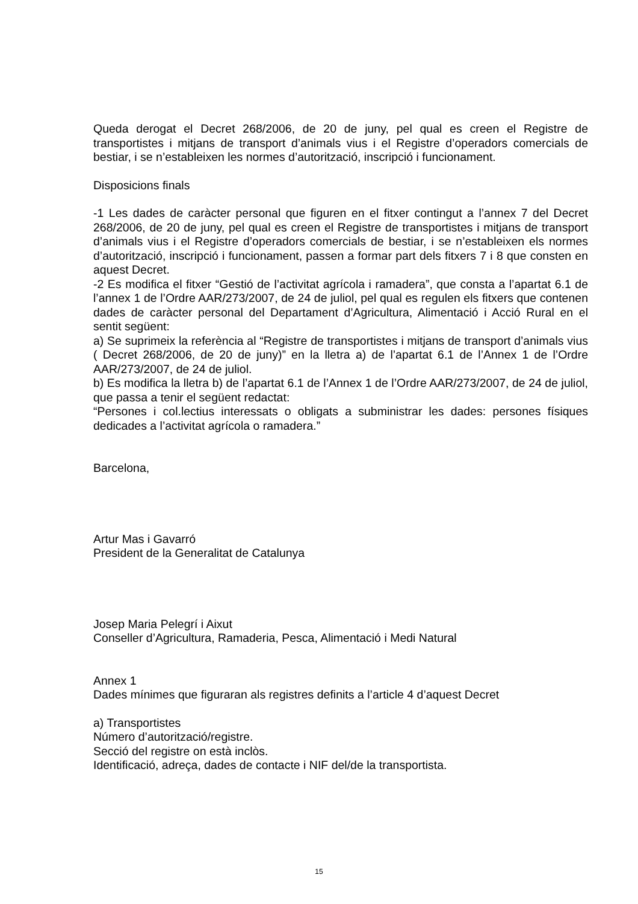Queda derogat el Decret 268/2006, de 20 de juny, pel qual es creen el Registre de transportistes i mitjans de transport d’animals vius i el Registre d’operadors comercials de bestiar, i se n’estableixen les normes d’autorització, inscripció i funcionament.
Disposicions finals
-1 Les dades de caràcter personal que figuren en el fitxer contingut a l’annex 7 del Decret 268/2006, de 20 de juny, pel qual es creen el Registre de transportistes i mitjans de transport d’animals vius i el Registre d’operadors comercials de bestiar, i se n’estableixen els normes d’autorització, inscripció i funcionament, passen a formar part dels fitxers 7 i 8 que consten en aquest Decret.
-2 Es modifica el fitxer “Gestió de l’activitat agrícola i ramadera”, que consta a l’apartat 6.1 de l’annex 1 de l’Ordre AAR/273/2007, de 24 de juliol, pel qual es regulen els fitxers que contenen dades de caràcter personal del Departament d’Agricultura, Alimentació i Acció Rural en el sentit següent:
a) Se suprimeix la referència al “Registre de transportistes i mitjans de transport d’animals vius ( Decret 268/2006, de 20 de juny)” en la lletra a) de l’apartat 6.1 de l’Annex 1 de l’Ordre AAR/273/2007, de 24 de juliol.
b) Es modifica la lletra b) de l’apartat 6.1 de l’Annex 1 de l’Ordre AAR/273/2007, de 24 de juliol, que passa a tenir el següent redactat:
“Persones i col.lectius interessats o obligats a subministrar les dades: persones físiques dedicades a l’activitat agrícola o ramadera.”
Barcelona,
Artur Mas i Gavarró
President de la Generalitat de Catalunya
Josep Maria Pelegrí i Aixut
Conseller d’Agricultura, Ramaderia, Pesca, Alimentació i Medi Natural
Annex 1
Dades mínimes que figuraran als registres definits a l’article 4 d’aquest Decret
a) Transportistes
Número d’autorització/registre.
Secció del registre on està inclòs.
Identificació, adreça, dades de contacte i NIF del/de la transportista.
15